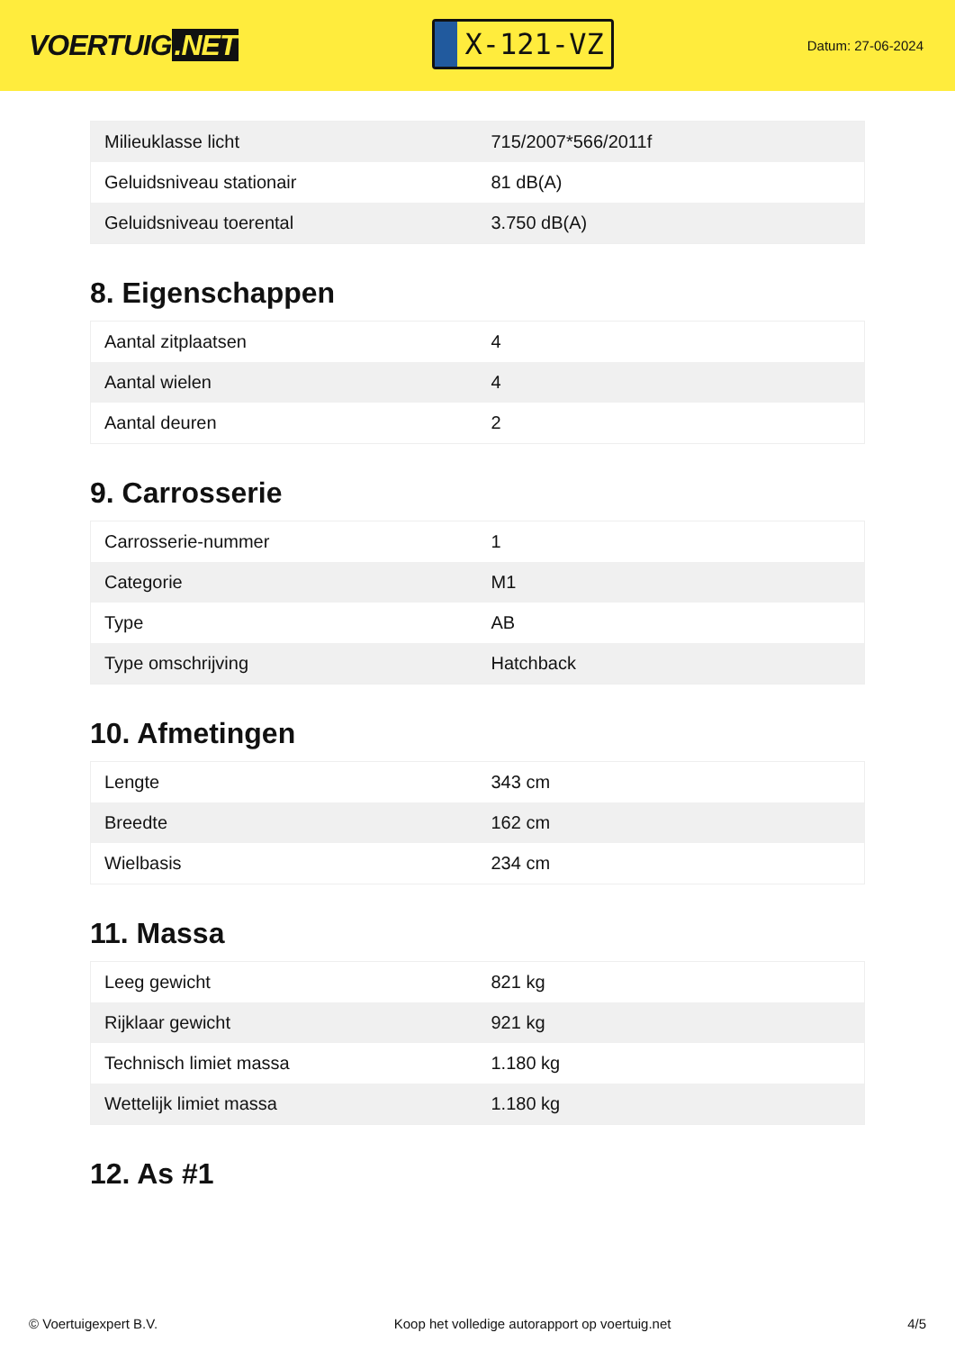VOERTUIG.NET
X-121-VZ
Datum: 27-06-2024
| Milieuklasse licht | 715/2007*566/2011f |
| Geluidsniveau stationair | 81 dB(A) |
| Geluidsniveau toerental | 3.750 dB(A) |
8. Eigenschappen
| Aantal zitplaatsen | 4 |
| Aantal wielen | 4 |
| Aantal deuren | 2 |
9. Carrosserie
| Carrosserie-nummer | 1 |
| Categorie | M1 |
| Type | AB |
| Type omschrijving | Hatchback |
10. Afmetingen
| Lengte | 343 cm |
| Breedte | 162 cm |
| Wielbasis | 234 cm |
11. Massa
| Leeg gewicht | 821 kg |
| Rijklaar gewicht | 921 kg |
| Technisch limiet massa | 1.180 kg |
| Wettelijk limiet massa | 1.180 kg |
12. As #1
© Voertuigexpert B.V. Koop het volledige autorapport op voertuig.net 4/5